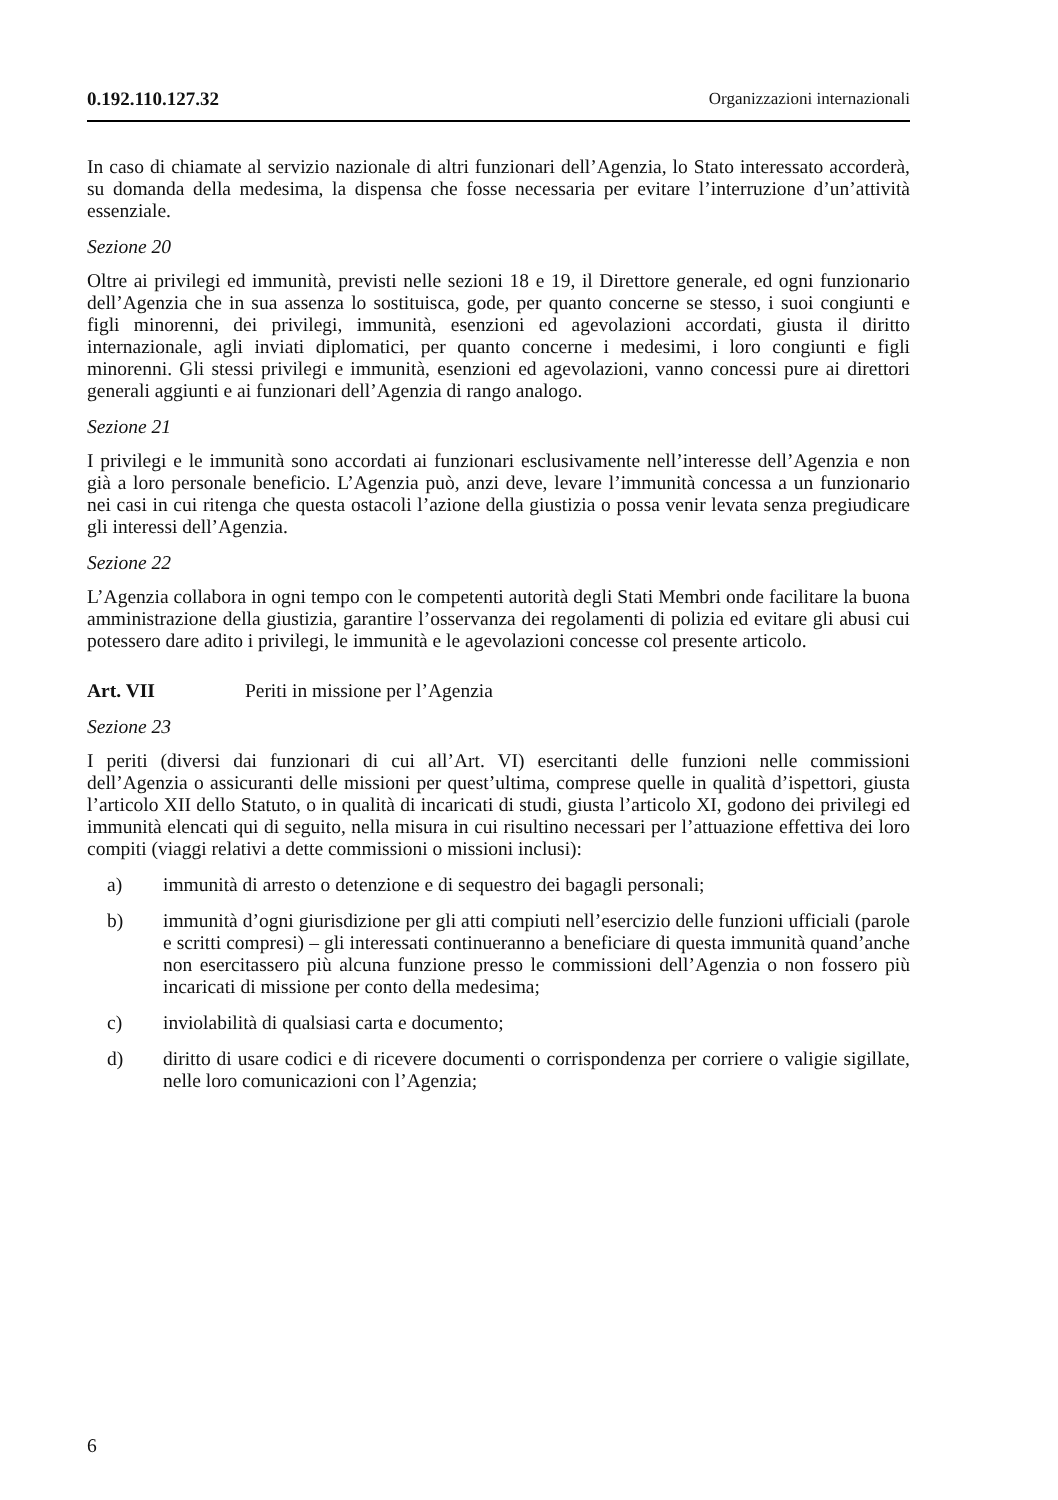0.192.110.127.32 Organizzazioni internazionali
In caso di chiamate al servizio nazionale di altri funzionari dell’Agenzia, lo Stato interessato accorderà, su domanda della medesima, la dispensa che fosse necessaria per evitare l’interruzione d’un’attività essenziale.
Sezione 20
Oltre ai privilegi ed immunità, previsti nelle sezioni 18 e 19, il Direttore generale, ed ogni funzionario dell’Agenzia che in sua assenza lo sostituisca, gode, per quanto concerne se stesso, i suoi congiunti e figli minorenni, dei privilegi, immunità, esenzioni ed agevolazioni accordati, giusta il diritto internazionale, agli inviati diplomatici, per quanto concerne i medesimi, i loro congiunti e figli minorenni. Gli stessi privilegi e immunità, esenzioni ed agevolazioni, vanno concessi pure ai direttori generali aggiunti e ai funzionari dell’Agenzia di rango analogo.
Sezione 21
I privilegi e le immunità sono accordati ai funzionari esclusivamente nell’interesse dell’Agenzia e non già a loro personale beneficio. L’Agenzia può, anzi deve, levare l’immunità concessa a un funzionario nei casi in cui ritenga che questa ostacoli l’azione della giustizia o possa venir levata senza pregiudicare gli interessi dell’Agenzia.
Sezione 22
L’Agenzia collabora in ogni tempo con le competenti autorità degli Stati Membri onde facilitare la buona amministrazione della giustizia, garantire l’osservanza dei regolamenti di polizia ed evitare gli abusi cui potessero dare adito i privilegi, le immunità e le agevolazioni concesse col presente articolo.
Art. VII Periti in missione per l’Agenzia
Sezione 23
I periti (diversi dai funzionari di cui all’Art. VI) esercitanti delle funzioni nelle commissioni dell’Agenzia o assicuranti delle missioni per quest’ultima, comprese quelle in qualità d’ispettori, giusta l’articolo XII dello Statuto, o in qualità di incaricati di studi, giusta l’articolo XI, godono dei privilegi ed immunità elencati qui di seguito, nella misura in cui risultino necessari per l’attuazione effettiva dei loro compiti (viaggi relativi a dette commissioni o missioni inclusi):
a) immunità di arresto o detenzione e di sequestro dei bagagli personali;
b) immunità d’ogni giurisdizione per gli atti compiuti nell’esercizio delle funzioni ufficiali (parole e scritti compresi) – gli interessati continueranno a beneficiare di questa immunità quand’anche non esercitassero più alcuna funzione presso le commissioni dell’Agenzia o non fossero più incaricati di missione per conto della medesima;
c) inviolabilità di qualsiasi carta e documento;
d) diritto di usare codici e di ricevere documenti o corrispondenza per corriere o valigie sigillate, nelle loro comunicazioni con l’Agenzia;
6